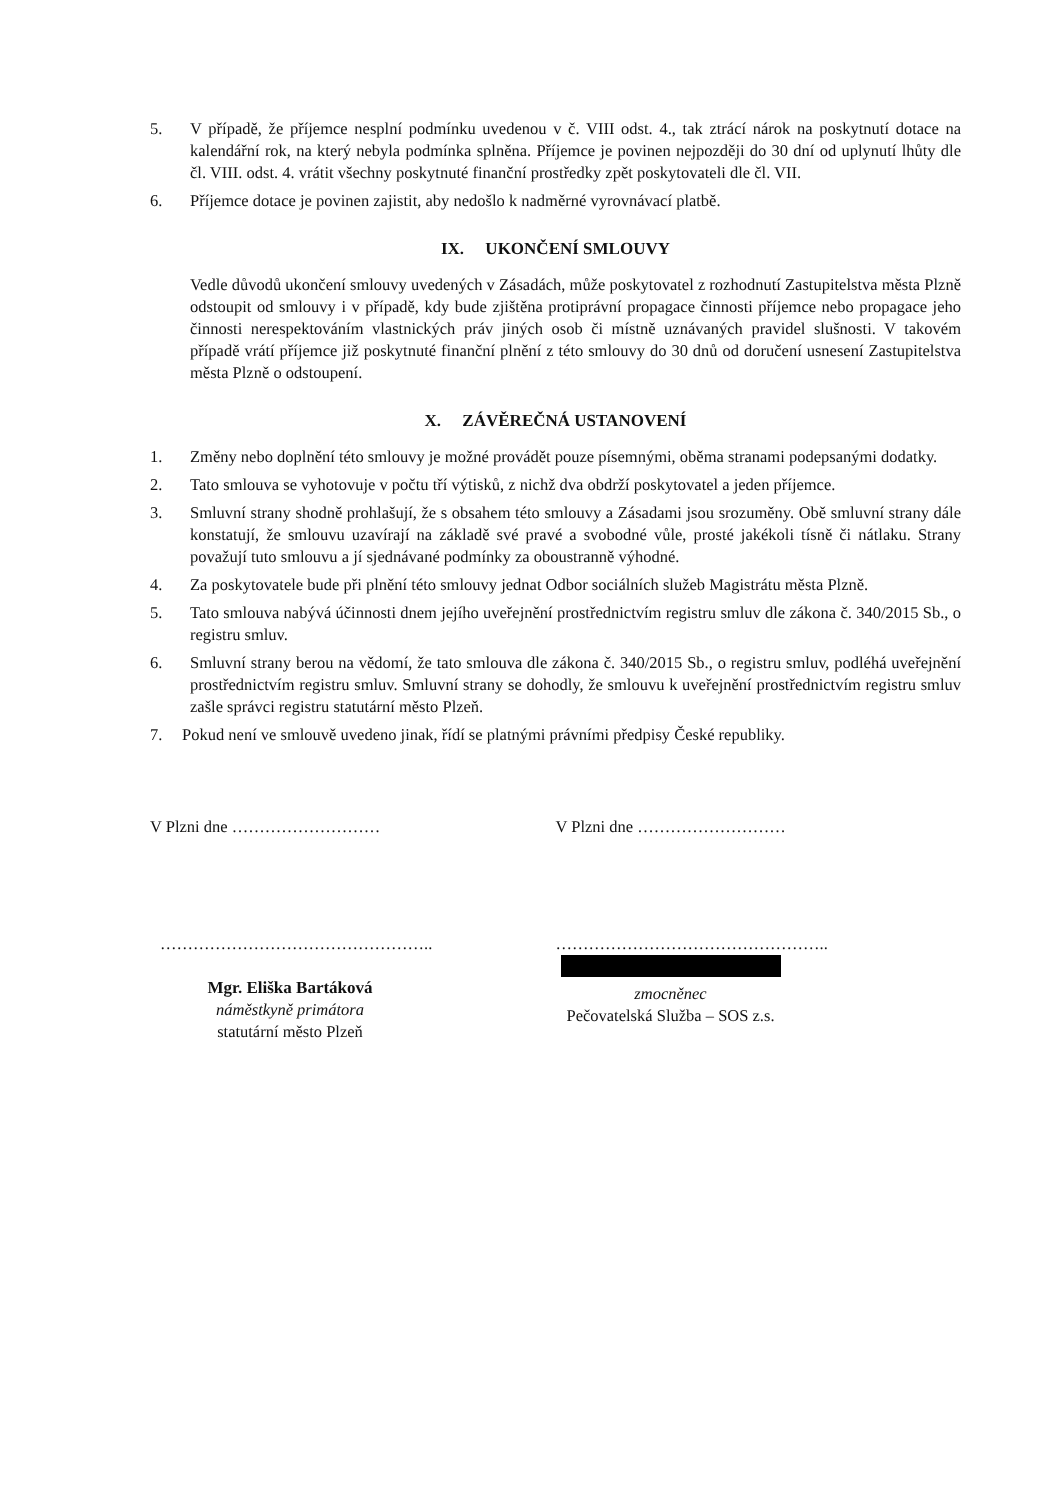5. V případě, že příjemce nesplní podmínku uvedenou v č. VIII odst. 4., tak ztrácí nárok na poskytnutí dotace na kalendářní rok, na který nebyla podmínka splněna. Příjemce je povinen nejpozději do 30 dní od uplynutí lhůty dle čl. VIII. odst. 4. vrátit všechny poskytnuté finanční prostředky zpět poskytovateli dle čl. VII.
6. Příjemce dotace je povinen zajistit, aby nedošlo k nadměrné vyrovnávací platbě.
IX. UKONČENÍ SMLOUVY
Vedle důvodů ukončení smlouvy uvedených v Zásadách, může poskytovatel z rozhodnutí Zastupitelstva města Plzně odstoupit od smlouvy i v případě, kdy bude zjištěna protiprávní propagace činnosti příjemce nebo propagace jeho činnosti nerespektováním vlastnických práv jiných osob či místně uznávaných pravidel slušnosti. V takovém případě vrátí příjemce již poskytnuté finanční plnění z této smlouvy do 30 dnů od doručení usnesení Zastupitelstva města Plzně o odstoupení.
X. ZÁVĚREČNÁ USTANOVENÍ
1. Změny nebo doplnění této smlouvy je možné provádět pouze písemnými, oběma stranami podepsanými dodatky.
2. Tato smlouva se vyhotovuje v počtu tří výtisků, z nichž dva obdrží poskytovatel a jeden příjemce.
3. Smluvní strany shodně prohlašují, že s obsahem této smlouvy a Zásadami jsou srozuměny. Obě smluvní strany dále konstatují, že smlouvu uzavírají na základě své pravé a svobodné vůle, prosté jakékoli tísně či nátlaku. Strany považují tuto smlouvu a jí sjednávané podmínky za oboustranně výhodné.
4. Za poskytovatele bude při plnění této smlouvy jednat Odbor sociálních služeb Magistrátu města Plzně.
5. Tato smlouva nabývá účinnosti dnem jejího uveřejnění prostřednictvím registru smluv dle zákona č. 340/2015 Sb., o registru smluv.
6. Smluvní strany berou na vědomí, že tato smlouva dle zákona č. 340/2015 Sb., o registru smluv, podléhá uveřejnění prostřednictvím registru smluv. Smluvní strany se dohodly, že smlouvu k uveřejnění prostřednictvím registru smluv zašle správci registru statutární město Plzeň.
7. Pokud není ve smlouvě uvedeno jinak, řídí se platnými právními předpisy České republiky.
V Plzni dne ……………………… V Plzni dne ………………………
…………………………………………..
Mgr. Eliška Bartáková
náměstkyně primátora
statutární město Plzeň
…………………………………………..
zmocněnec
Pečovatelská Služba – SOS z.s.